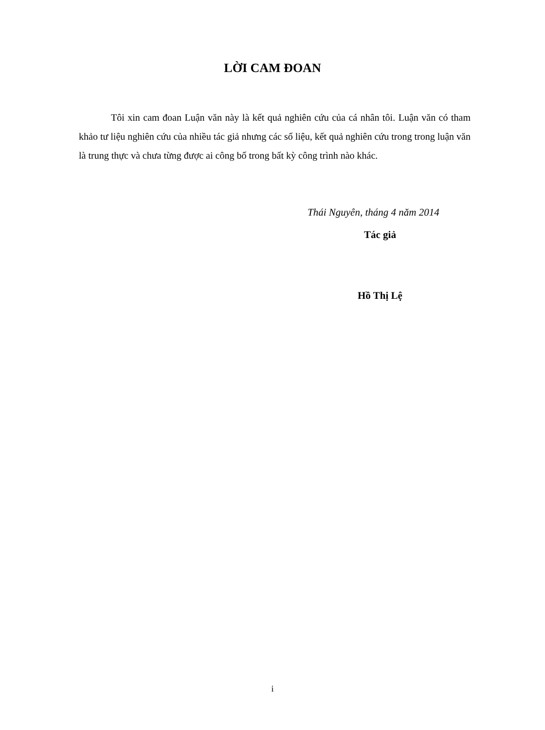LỜI CAM ĐOAN
Tôi xin cam đoan Luận văn này là kết quả nghiên cứu của cá nhân tôi. Luận văn có tham khảo tư liệu nghiên cứu của nhiều tác giả nhưng các số liệu, kết quả nghiên cứu trong trong luận văn là trung thực và chưa từng được ai công bố trong bất kỳ công trình nào khác.
Thái Nguyên, tháng 4 năm 2014
Tác giả
Hồ Thị Lệ
i